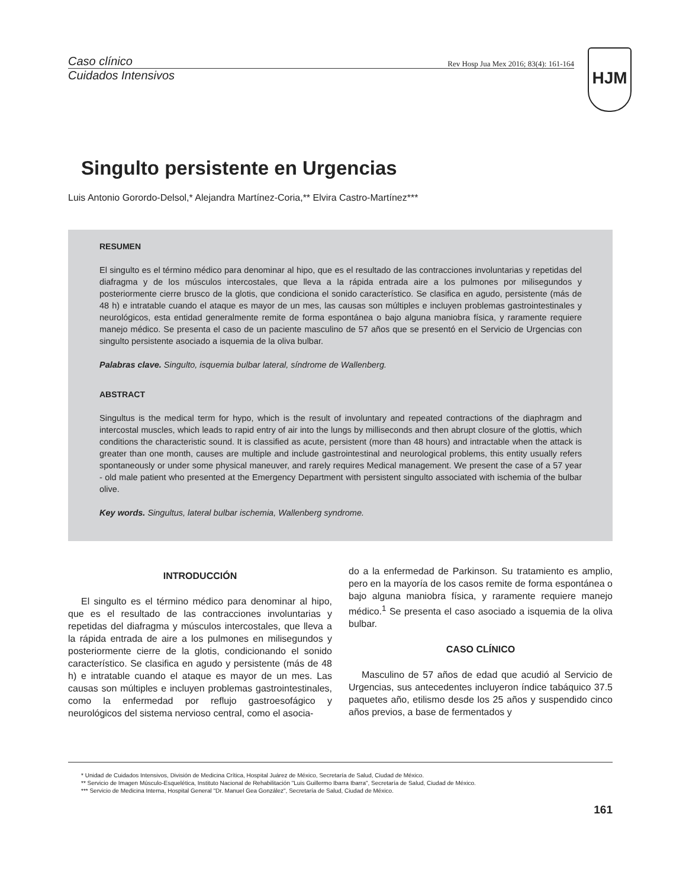Caso clínico Rev Hosp Jua Mex 2016; 83(4): 161-164
Cuidados Intensivos
HJM
Singulto persistente en Urgencias
Luis Antonio Gorordo-Delsol,* Alejandra Martínez-Coria,** Elvira Castro-Martínez***
RESUMEN
El singulto es el término médico para denominar al hipo, que es el resultado de las contracciones involuntarias y repetidas del diafragma y de los músculos intercostales, que lleva a la rápida entrada aire a los pulmones por milisegundos y posteriormente cierre brusco de la glotis, que condiciona el sonido característico. Se clasifica en agudo, persistente (más de 48 h) e intratable cuando el ataque es mayor de un mes, las causas son múltiples e incluyen problemas gastrointestinales y neurológicos, esta entidad generalmente remite de forma espontánea o bajo alguna maniobra física, y raramente requiere manejo médico. Se presenta el caso de un paciente masculino de 57 años que se presentó en el Servicio de Urgencias con singulto persistente asociado a isquemia de la oliva bulbar.
Palabras clave. Singulto, isquemia bulbar lateral, síndrome de Wallenberg.
ABSTRACT
Singultus is the medical term for hypo, which is the result of involuntary and repeated contractions of the diaphragm and intercostal muscles, which leads to rapid entry of air into the lungs by milliseconds and then abrupt closure of the glottis, which conditions the characteristic sound. It is classified as acute, persistent (more than 48 hours) and intractable when the attack is greater than one month, causes are multiple and include gastrointestinal and neurological problems, this entity usually refers spontaneously or under some physical maneuver, and rarely requires Medical management. We present the case of a 57 year - old male patient who presented at the Emergency Department with persistent singulto associated with ischemia of the bulbar olive.
Key words. Singultus, lateral bulbar ischemia, Wallenberg syndrome.
INTRODUCCIÓN
El singulto es el término médico para denominar al hipo, que es el resultado de las contracciones involuntarias y repetidas del diafragma y músculos intercostales, que lleva a la rápida entrada de aire a los pulmones en milisegundos y posteriormente cierre de la glotis, condicionando el sonido característico. Se clasifica en agudo y persistente (más de 48 h) e intratable cuando el ataque es mayor de un mes. Las causas son múltiples e incluyen problemas gastrointestinales, como la enfermedad por reflujo gastroesofágico y neurológicos del sistema nervioso central, como el asocia-
do a la enfermedad de Parkinson. Su tratamiento es amplio, pero en la mayoría de los casos remite de forma espontánea o bajo alguna maniobra física, y raramente requiere manejo médico.<sup>1</sup> Se presenta el caso asociado a isquemia de la oliva bulbar.
CASO CLÍNICO
Masculino de 57 años de edad que acudió al Servicio de Urgencias, sus antecedentes incluyeron índice tabáquico 37.5 paquetes año, etilismo desde los 25 años y suspendido cinco años previos, a base de fermentados y
* Unidad de Cuidados Intensivos, División de Medicina Crítica, Hospital Juárez de México, Secretaría de Salud, Ciudad de México.
** Servicio de Imagen Músculo-Esquelética, Instituto Nacional de Rehabilitación "Luis Guillermo Ibarra Ibarra", Secretaría de Salud, Ciudad de México.
*** Servicio de Medicina Interna, Hospital General "Dr. Manuel Gea González", Secretaría de Salud, Ciudad de México.
161